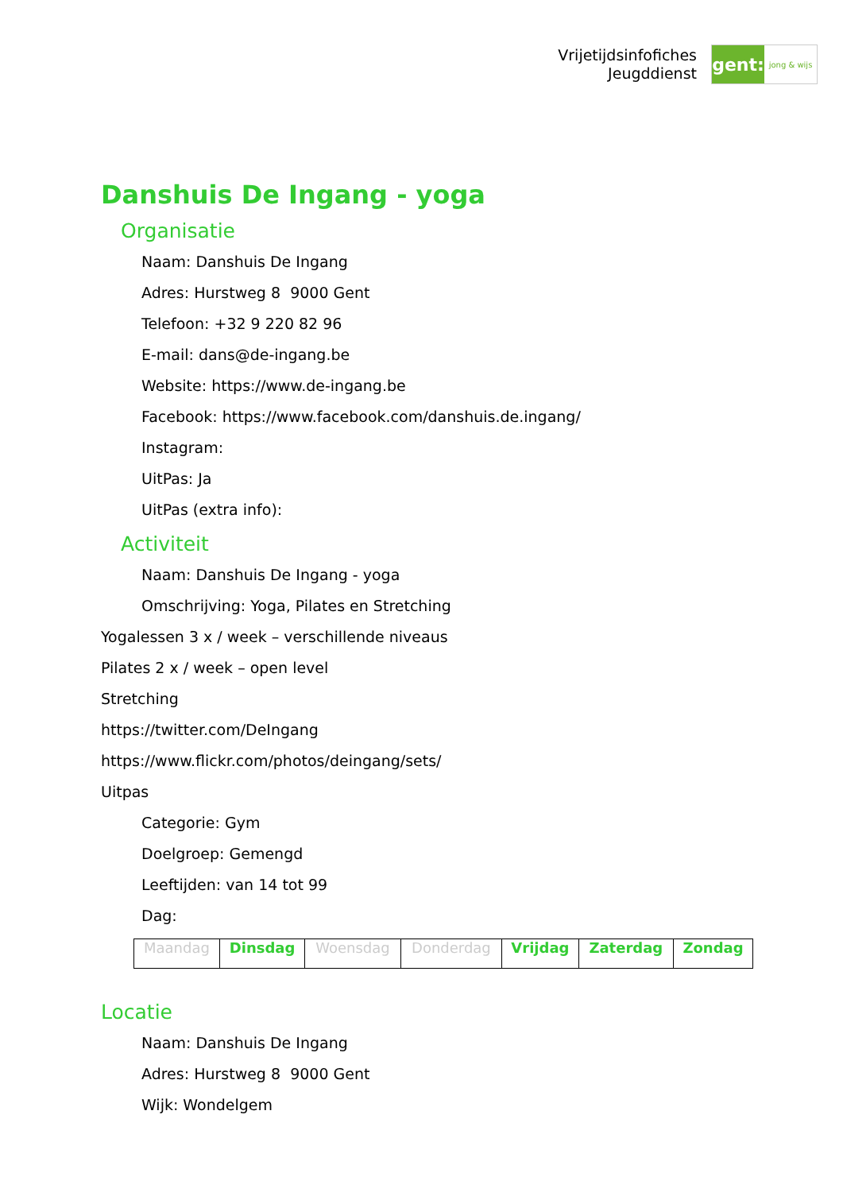Vrijetijdsinfofiches
Jeugddienst
gent:
jong & wijs
Danshuis De Ingang - yoga
Organisatie
Naam: Danshuis De Ingang
Adres: Hurstweg 8 9000 Gent
Telefoon: +32 9 220 82 96
E-mail: dans@de-ingang.be
Website: https://www.de-ingang.be
Facebook: https://www.facebook.com/danshuis.de.ingang/
Instagram:
UitPas: Ja
UitPas (extra info):
Activiteit
Naam: Danshuis De Ingang - yoga
Omschrijving: Yoga, Pilates en Stretching
Yogalessen 3 x / week – verschillende niveaus
Pilates 2 x / week – open level
Stretching
https://twitter.com/DeIngang
https://www.flickr.com/photos/deingang/sets/
Uitpas
Categorie: Gym
Doelgroep: Gemengd
Leeftijden: van 14 tot 99
Dag:
| Maandag | Dinsdag | Woensdag | Donderdag | Vrijdag | Zaterdag | Zondag |
Locatie
Naam: Danshuis De Ingang
Adres: Hurstweg 8 9000 Gent
Wijk: Wondelgem